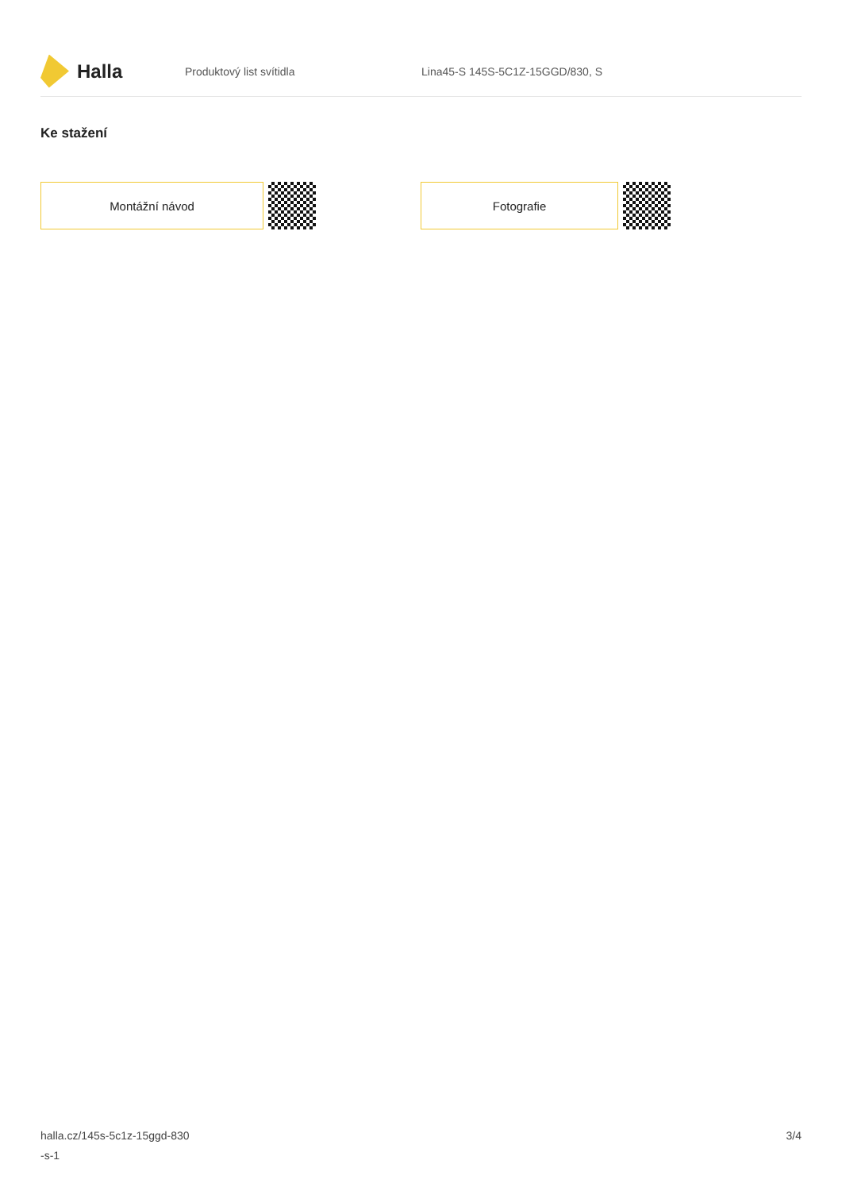Halla
Produktový list svítidla
Lina45-S 145S-5C1Z-15GGD/830, S
Ke stažení
Montážní návod Fotografie
halla.cz/145s-5c1z-15ggd-830
-s-1
3/4